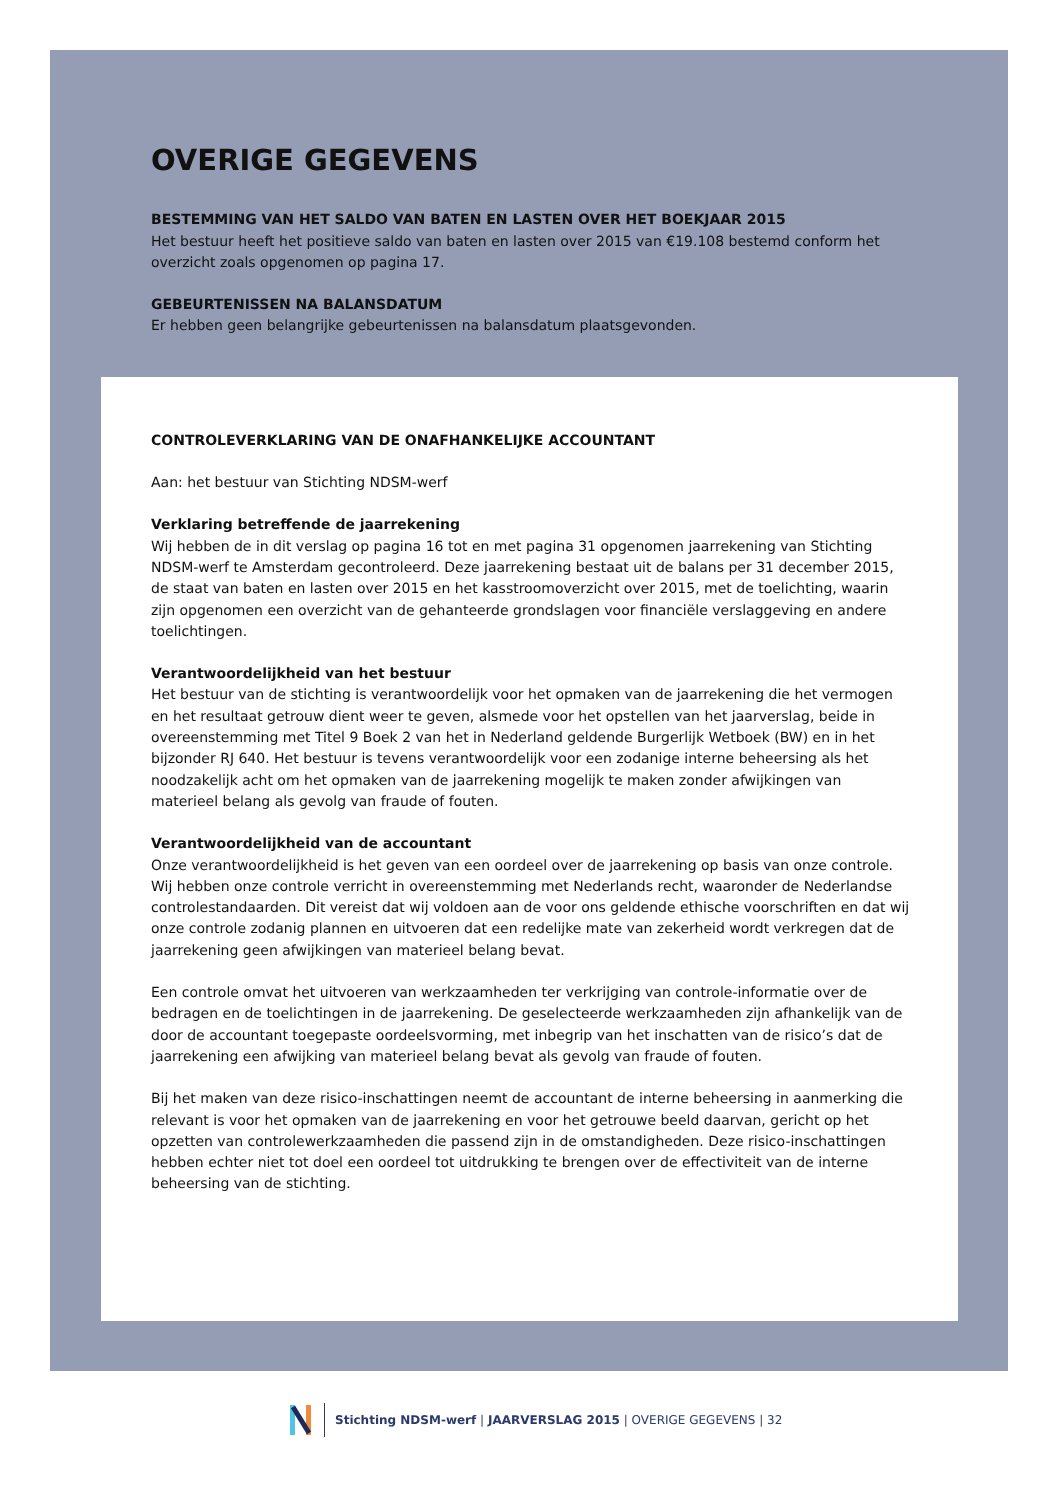OVERIGE GEGEVENS
BESTEMMING VAN HET SALDO VAN BATEN EN LASTEN OVER HET BOEKJAAR 2015
Het bestuur heeft het positieve saldo van baten en lasten over 2015 van €19.108 bestemd conform het overzicht zoals opgenomen op pagina 17.
GEBEURTENISSEN NA BALANSDATUM
Er hebben geen belangrijke gebeurtenissen na balansdatum plaatsgevonden.
CONTROLEVERKLARING VAN DE ONAFHANKELIJKE ACCOUNTANT
Aan: het bestuur van Stichting NDSM-werf
Verklaring betreffende de jaarrekening
Wij hebben de in dit verslag op pagina 16 tot en met pagina 31 opgenomen jaarrekening van Stichting NDSM-werf te Amsterdam gecontroleerd. Deze jaarrekening bestaat uit de balans per 31 december 2015, de staat van baten en lasten over 2015 en het kasstroomoverzicht over 2015, met de toelichting, waarin zijn opgenomen een overzicht van de gehanteerde grondslagen voor financiële verslaggeving en andere toelichtingen.
Verantwoordelijkheid van het bestuur
Het bestuur van de stichting is verantwoordelijk voor het opmaken van de jaarrekening die het vermogen en het resultaat getrouw dient weer te geven, alsmede voor het opstellen van het jaarverslag, beide in overeenstemming met Titel 9 Boek 2 van het in Nederland geldende Burgerlijk Wetboek (BW) en in het bijzonder RJ 640. Het bestuur is tevens verantwoordelijk voor een zodanige interne beheersing als het noodzakelijk acht om het opmaken van de jaarrekening mogelijk te maken zonder afwijkingen van materieel belang als gevolg van fraude of fouten.
Verantwoordelijkheid van de accountant
Onze verantwoordelijkheid is het geven van een oordeel over de jaarrekening op basis van onze controle. Wij hebben onze controle verricht in overeenstemming met Nederlands recht, waaronder de Nederlandse controlestandaarden. Dit vereist dat wij voldoen aan de voor ons geldende ethische voorschriften en dat wij onze controle zodanig plannen en uitvoeren dat een redelijke mate van zekerheid wordt verkregen dat de jaarrekening geen afwijkingen van materieel belang bevat.
Een controle omvat het uitvoeren van werkzaamheden ter verkrijging van controle-informatie over de bedragen en de toelichtingen in de jaarrekening. De geselecteerde werkzaamheden zijn afhankelijk van de door de accountant toegepaste oordeelsvorming, met inbegrip van het inschatten van de risico’s dat de jaarrekening een afwijking van materieel belang bevat als gevolg van fraude of fouten.
Bij het maken van deze risico-inschattingen neemt de accountant de interne beheersing in aanmerking die relevant is voor het opmaken van de jaarrekening en voor het getrouwe beeld daarvan, gericht op het opzetten van controlewerkzaamheden die passend zijn in de omstandigheden. Deze risico-inschattingen hebben echter niet tot doel een oordeel tot uitdrukking te brengen over de effectiviteit van de interne beheersing van de stichting.
Stichting NDSM-werf | JAARVERSLAG 2015 | OVERIGE GEGEVENS | 32